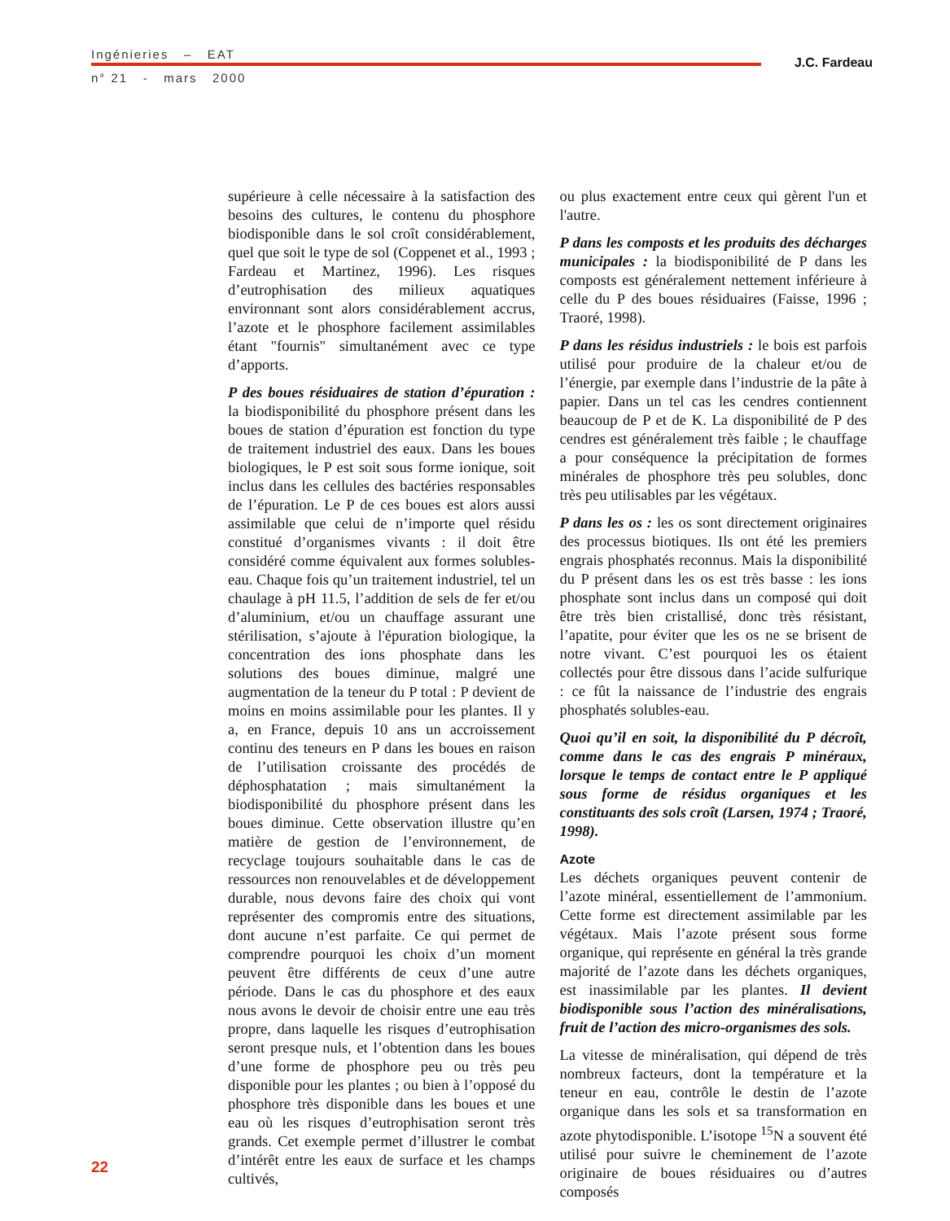Ingénieries – EAT
n° 21 - mars 2000
J.C. Fardeau
supérieure à celle nécessaire à la satisfaction des besoins des cultures, le contenu du phosphore biodisponible dans le sol croît considérablement, quel que soit le type de sol (Coppenet et al., 1993 ; Fardeau et Martinez, 1996). Les risques d’eutrophisation des milieux aquatiques environnant sont alors considérablement accrus, l’azote et le phosphore facilement assimilables étant "fournis" simultanément avec ce type d’apports.
P des boues résiduaires de station d’épuration : la biodisponibilité du phosphore présent dans les boues de station d’épuration est fonction du type de traitement industriel des eaux. Dans les boues biologiques, le P est soit sous forme ionique, soit inclus dans les cellules des bactéries responsables de l’épuration. Le P de ces boues est alors aussi assimilable que celui de n’importe quel résidu constitué d’organismes vivants : il doit être considéré comme équivalent aux formes solubles-eau. Chaque fois qu’un traitement industriel, tel un chaulage à pH 11.5, l’addition de sels de fer et/ou d’aluminium, et/ou un chauffage assurant une stérilisation, s’ajoute à l'épuration biologique, la concentration des ions phosphate dans les solutions des boues diminue, malgré une augmentation de la teneur du P total : P devient de moins en moins assimilable pour les plantes. Il y a, en France, depuis 10 ans un accroissement continu des teneurs en P dans les boues en raison de l’utilisation croissante des procédés de déphosphatation ; mais simultanément la biodisponibilité du phosphore présent dans les boues diminue. Cette observation illustre qu’en matière de gestion de l’environnement, de recyclage toujours souhaitable dans le cas de ressources non renouvelables et de développement durable, nous devons faire des choix qui vont représenter des compromis entre des situations, dont aucune n’est parfaite. Ce qui permet de comprendre pourquoi les choix d’un moment peuvent être différents de ceux d’une autre période. Dans le cas du phosphore et des eaux nous avons le devoir de choisir entre une eau très propre, dans laquelle les risques d’eutrophisation seront presque nuls, et l’obtention dans les boues d’une forme de phosphore peu ou très peu disponible pour les plantes ; ou bien à l’opposé du phosphore très disponible dans les boues et une eau où les risques d’eutrophisation seront très grands. Cet exemple permet d’illustrer le combat d’intérêt entre les eaux de surface et les champs cultivés,
ou plus exactement entre ceux qui gèrent l'un et l'autre.
P dans les composts et les produits des décharges municipales : la biodisponibilité de P dans les composts est généralement nettement inférieure à celle du P des boues résiduaires (Faisse, 1996 ; Traoré, 1998).
P dans les résidus industriels : le bois est parfois utilisé pour produire de la chaleur et/ou de l’énergie, par exemple dans l’industrie de la pâte à papier. Dans un tel cas les cendres contiennent beaucoup de P et de K. La disponibilité de P des cendres est généralement très faible ; le chauffage a pour conséquence la précipitation de formes minérales de phosphore très peu solubles, donc très peu utilisables par les végétaux.
P dans les os : les os sont directement originaires des processus biotiques. Ils ont été les premiers engrais phosphatés reconnus. Mais la disponibilité du P présent dans les os est très basse : les ions phosphate sont inclus dans un composé qui doit être très bien cristallisé, donc très résistant, l’apatite, pour éviter que les os ne se brisent de notre vivant. C’est pourquoi les os étaient collectés pour être dissous dans l’acide sulfurique : ce fût la naissance de l’industrie des engrais phosphatés solubles-eau.
Quoi qu’il en soit, la disponibilité du P décroît, comme dans le cas des engrais P minéraux, lorsque le temps de contact entre le P appliqué sous forme de résidus organiques et les constituants des sols croît (Larsen, 1974 ; Traoré, 1998).
Azote
Les déchets organiques peuvent contenir de l’azote minéral, essentiellement de l’ammonium. Cette forme est directement assimilable par les végétaux. Mais l’azote présent sous forme organique, qui représente en général la très grande majorité de l’azote dans les déchets organiques, est inassimilable par les plantes. Il devient biodisponible sous l’action des minéralisations, fruit de l’action des micro-organismes des sols.
La vitesse de minéralisation, qui dépend de très nombreux facteurs, dont la température et la teneur en eau, contrôle le destin de l’azote organique dans les sols et sa transformation en azote phytodisponible. L’isotope <sup>15</sup>N a souvent été utilisé pour suivre le cheminement de l’azote originaire de boues résiduaires ou d’autres composés
22